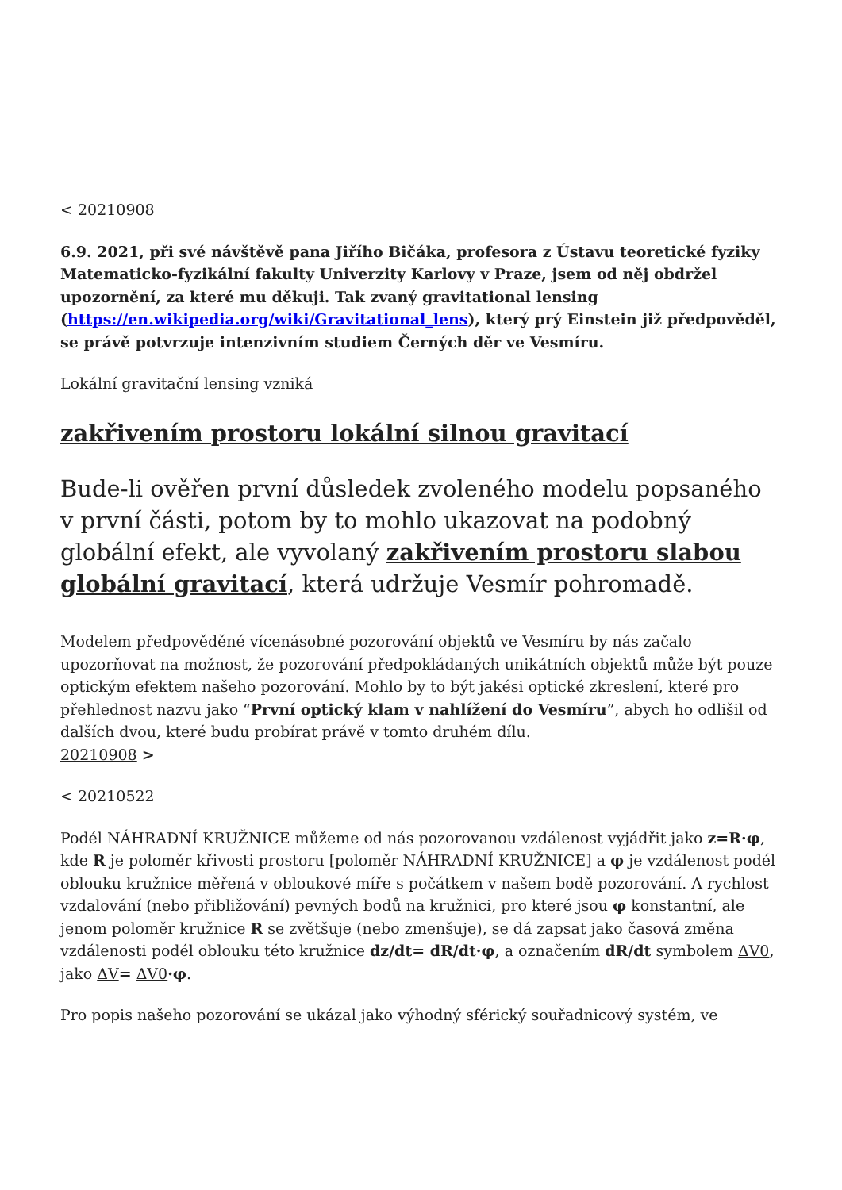< 20210908
6.9. 2021, při své návštěvě pana Jiřího Bičáka, profesora z Ústavu teoretické fyziky Matematicko-fyzikální fakulty Univerzity Karlovy v Praze, jsem od něj obdržel upozornění, za které mu děkuji. Tak zvaný gravitational lensing (https://en.wikipedia.org/wiki/Gravitational_lens), který prý Einstein již předpověděl, se právě potvrzuje intenzivním studiem Černých děr ve Vesmíru.
Lokální gravitační lensing vzniká
zakřivením prostoru lokální silnou gravitací
Bude-li ověřen první důsledek zvoleného modelu popsaného v první části, potom by to mohlo ukazovat na podobný globální efekt, ale vyvolaný zakřivením prostoru slabou globální gravitací, která udržuje Vesmír pohromadě.
Modelem předpověděné vícenásobné pozorování objektů ve Vesmíru by nás začalo upozorňovat na možnost, že pozorování předpokládaných unikátních objektů může být pouze optickým efektem našeho pozorování. Mohlo by to být jakési optické zkreslení, které pro přehlednost nazvu jako “První optický klam v nahlížení do Vesmíru”, abych ho odlišil od dalších dvou, které budu probírat právě v tomto druhém dílu.
20210908 >
< 20210522
Podél NÁHRADNÍ KRUŽNICE můžeme od nás pozorovanou vzdálenost vyjádřit jako z=R·φ, kde R je poloměr křivosti prostoru [poloměr NÁHRADNÍ KRUŽNICE] a φ je vzdálenost podél oblouku kružnice měřená v obloukové míře s počátkem v našem bodě pozorování. A rychlost vzdalování (nebo přibližování) pevných bodů na kružnici, pro které jsou φ konstantní, ale jenom poloměr kružnice R se zvětšuje (nebo zmenšuje), se dá zapsat jako časová změna vzdálenosti podél oblouku této kružnice dz/dt= dR/dt·φ, a označením dR/dt symbolem ΔV0, jako ΔV= ΔV0·φ.
Pro popis našeho pozorování se ukázal jako výhodný sférický souřadnicový systém, ve